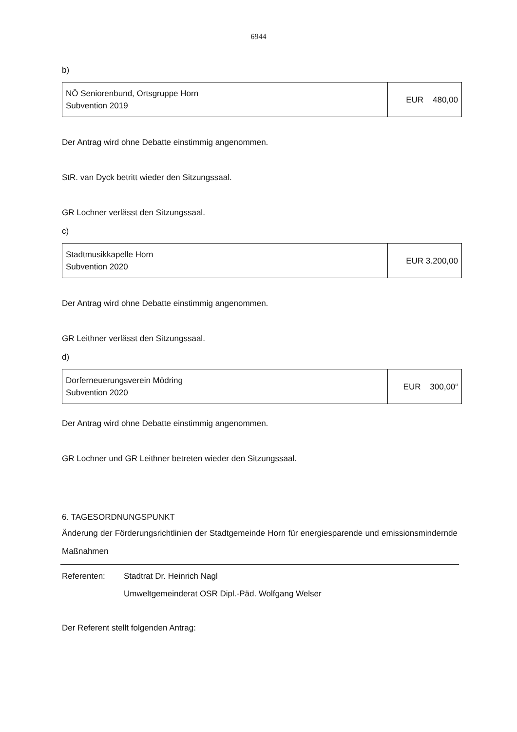6944
b)
| NÖ Seniorenbund, Ortsgruppe Horn Subvention 2019 | EUR 480,00 |
Der Antrag wird ohne Debatte einstimmig angenommen.
StR. van Dyck betritt wieder den Sitzungssaal.
GR Lochner verlässt den Sitzungssaal.
c)
| Stadtmusikkapelle Horn Subvention 2020 | EUR 3.200,00 |
Der Antrag wird ohne Debatte einstimmig angenommen.
GR Leithner verlässt den Sitzungssaal.
d)
| Dorferneuerungsverein Mödring Subvention 2020 | EUR 300,00“ |
Der Antrag wird ohne Debatte einstimmig angenommen.
GR Lochner und GR Leithner betreten wieder den Sitzungssaal.
6. TAGESORDNUNGSPUNKT
Änderung der Förderungsrichtlinien der Stadtgemeinde Horn für energiesparende und emissionsmindernde Maßnahmen
Referenten: Stadtrat Dr. Heinrich Nagl
Umweltgemeinderat OSR Dipl.-Päd. Wolfgang Welser
Der Referent stellt folgenden Antrag: